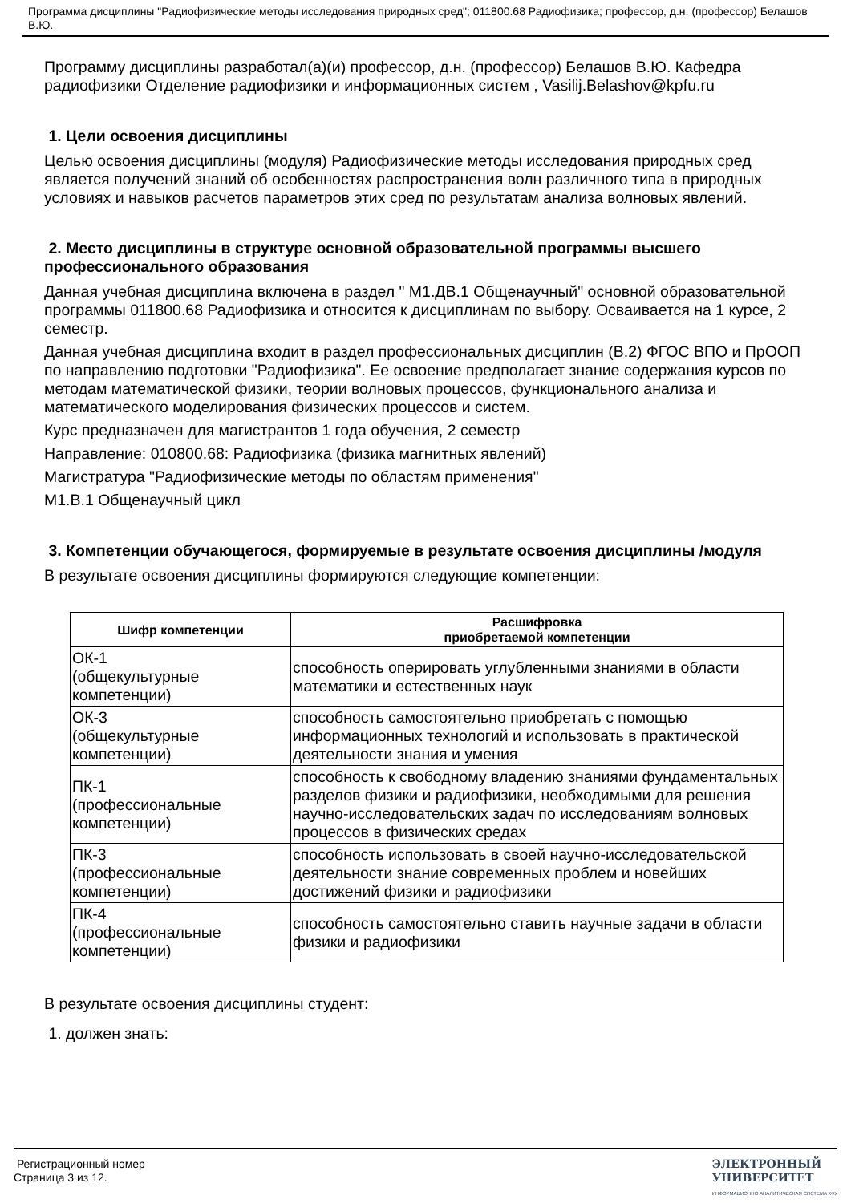Программа дисциплины "Радиофизические методы исследования природных сред"; 011800.68 Радиофизика; профессор, д.н. (профессор) Белашов В.Ю.
Программу дисциплины разработал(а)(и) профессор, д.н. (профессор) Белашов В.Ю. Кафедра радиофизики Отделение радиофизики и информационных систем , Vasilij.Belashov@kpfu.ru
1. Цели освоения дисциплины
Целью освоения дисциплины (модуля) Радиофизические методы исследования природных сред является получений знаний об особенностях распространения волн различного типа в природных условиях и навыков расчетов параметров этих сред по результатам анализа волновых явлений.
2. Место дисциплины в структуре основной образовательной программы высшего профессионального образования
Данная учебная дисциплина включена в раздел " М1.ДВ.1 Общенаучный" основной образовательной программы 011800.68 Радиофизика и относится к дисциплинам по выбору. Осваивается на 1 курсе, 2 семестр.
Данная учебная дисциплина входит в раздел профессиональных дисциплин (В.2) ФГОС ВПО и ПрООП по направлению подготовки "Радиофизика". Ее освоение предполагает знание содержания курсов по методам математической физики, теории волновых процессов, функционального анализа и математического моделирования физических процессов и систем.
Курс предназначен для магистрантов 1 года обучения, 2 семестр
Направление: 010800.68: Радиофизика (физика магнитных явлений)
Магистратура "Радиофизические методы по областям применения"
М1.В.1 Общенаучный цикл
3. Компетенции обучающегося, формируемые в результате освоения дисциплины /модуля
В результате освоения дисциплины формируются следующие компетенции:
| Шифр компетенции | Расшифровка приобретаемой компетенции |
| --- | --- |
| ОК-1 (общекультурные компетенции) | способность оперировать углубленными знаниями в области математики и естественных наук |
| ОК-3 (общекультурные компетенции) | способность самостоятельно приобретать с помощью информационных технологий и использовать в практической деятельности знания и умения |
| ПК-1 (профессиональные компетенции) | способность к свободному владению знаниями фундаментальных разделов физики и радиофизики, необходимыми для решения научно-исследовательских задач по исследованиям волновых процессов в физических средах |
| ПК-3 (профессиональные компетенции) | способность использовать в своей научно-исследовательской деятельности знание современных проблем и новейших достижений физики и радиофизики |
| ПК-4 (профессиональные компетенции) | способность самостоятельно ставить научные задачи в области физики и радиофизики |
В результате освоения дисциплины студент:
1. должен знать:
Регистрационный номер
Страница 3 из 12.
ЭЛЕКТРОННЫЙ
УНИВЕРСИТЕТ
ИНФОРМАЦИОННО АНАЛИТИЧЕСКАЯ СИСТЕМА КФУ